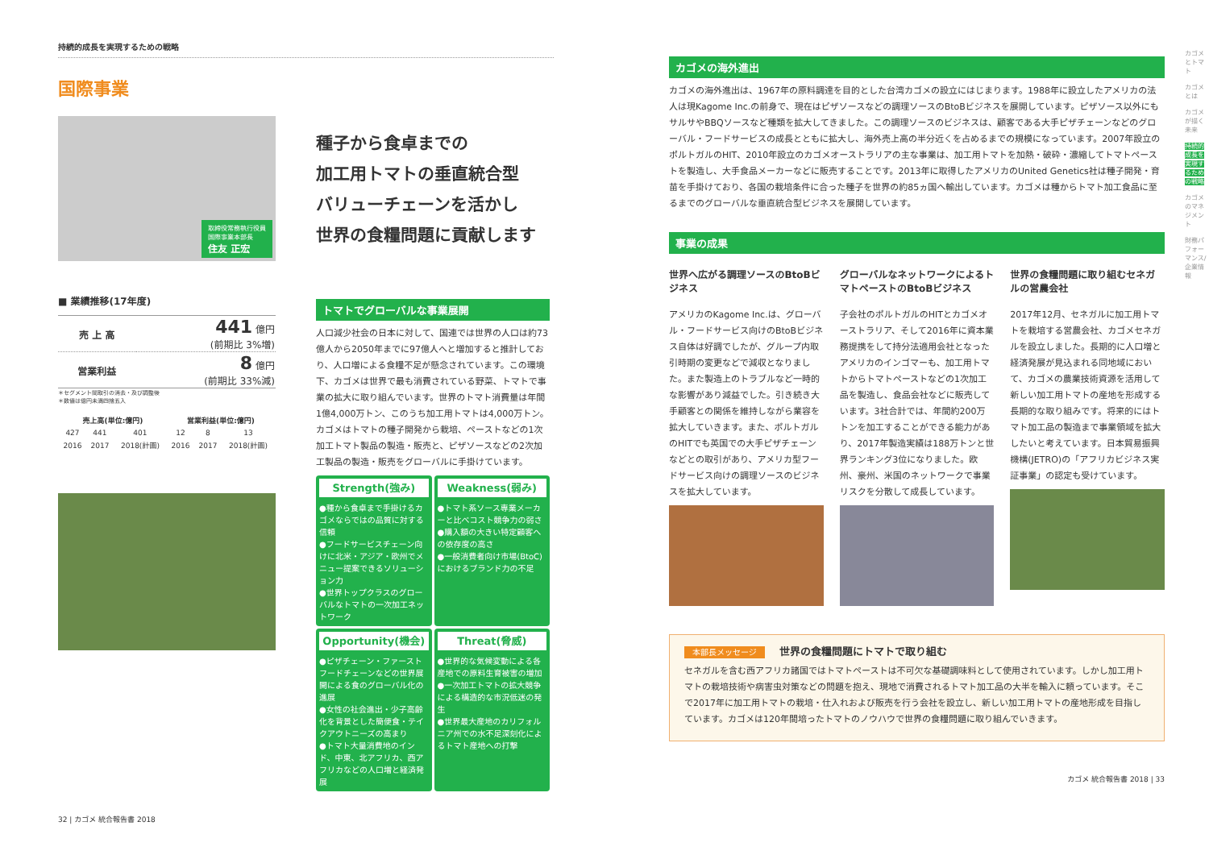持続的成長を実現するための戦略
国際事業
取締役常務執行役員
国際事業本部長
住友 正宏
■ 業績推移(17年度)
| 売 上 高 | 441 億円 (前期比 3%増) |
| 営業利益 | 8 億円 (前期比 33%減) |
＊セグメント間取引の消去・及び調整後
＊数値は億円未満四捨五入
| 売上高(単位:億円) | | | 営業利益(単位:億円) | | |
| --- | --- | --- | --- | --- | --- |
| 427 | 441 | 401 | 12 | 8 | 13 |
| 2016 | 2017 | 2018(計画) | 2016 | 2017 | 2018(計画) |
種子から食卓までの
加工用トマトの垂直統合型
バリューチェーンを活かし
世界の食糧問題に貢献します
トマトでグローバルな事業展開
人口減少社会の日本に対して、国連では世界の人口は約73億人から2050年までに97億人へと増加すると推計しており、人口増による食糧不足が懸念されています。この環境下、カゴメは世界で最も消費されている野菜、トマトで事業の拡大に取り組んでいます。世界のトマト消費量は年間1億4,000万トン、このうち加工用トマトは4,000万トン。カゴメはトマトの種子開発から栽培、ペーストなどの1次加工トマト製品の製造・販売と、ピザソースなどの2次加工製品の製造・販売をグローバルに手掛けています。
Strength(強み)
●種から食卓まで手掛けるカゴメならではの品質に対する信頼
●フードサービスチェーン向けに北米・アジア・欧州でメニュー提案できるソリューション力
●世界トップクラスのグローバルなトマトの一次加工ネットワーク
Weakness(弱み)
●トマト系ソース専業メーカーと比べコスト競争力の弱さ
●購入額の大きい特定顧客への依存度の高さ
●一般消費者向け市場(BtoC)におけるブランド力の不足
Opportunity(機会)
●ピザチェーン・ファーストフードチェーンなどの世界展開による食のグローバル化の進展
●女性の社会進出・少子高齢化を背景とした簡便食・テイクアウトニーズの高まり
●トマト大量消費地のインド、中東、北アフリカ、西アフリカなどの人口増と経済発展
Threat(脅威)
●世界的な気候変動による各産地での原料生育被害の増加
●一次加工トマトの拡大競争による構造的な市況低迷の発生
●世界最大産地のカリフォルニア州での水不足深刻化によるトマト産地への打撃
32 | カゴメ 統合報告書 2018
カゴメの海外進出
カゴメの海外進出は、1967年の原料調達を目的とした台湾カゴメの設立にはじまります。1988年に設立したアメリカの法人は現Kagome Inc.の前身で、現在はピザソースなどの調理ソースのBtoBビジネスを展開しています。ピザソース以外にもサルサやBBQソースなど種類を拡大してきました。この調理ソースのビジネスは、顧客である大手ピザチェーンなどのグローバル・フードサービスの成長とともに拡大し、海外売上高の半分近くを占めるまでの規模になっています。2007年設立のポルトガルのHIT、2010年設立のカゴメオーストラリアの主な事業は、加工用トマトを加熱・破砕・濃縮してトマトペーストを製造し、大手食品メーカーなどに販売することです。2013年に取得したアメリカのUnited Genetics社は種子開発・育苗を手掛けており、各国の栽培条件に合った種子を世界の約85ヵ国へ輸出しています。カゴメは種からトマト加工食品に至るまでのグローバルな垂直統合型ビジネスを展開しています。
事業の成果
世界へ広がる調理ソースのBtoBビジネス
アメリカのKagome Inc.は、グローバル・フードサービス向けのBtoBビジネス自体は好調でしたが、グループ内取引時期の変更などで減収となりました。また製造上のトラブルなど一時的な影響があり減益でした。引き続き大手顧客との関係を維持しながら業容を拡大していきます。また、ポルトガルのHITでも英国での大手ピザチェーンなどとの取引があり、アメリカ型フードサービス向けの調理ソースのビジネスを拡大しています。
グローバルなネットワークによるトマトペーストのBtoBビジネス
子会社のポルトガルのHITとカゴメオーストラリア、そして2016年に資本業務提携をして持分法適用会社となったアメリカのインゴマーも、加工用トマトからトマトペーストなどの1次加工品を製造し、食品会社などに販売しています。3社合計では、年間約200万トンを加工することができる能力があり、2017年製造実績は188万トンと世界ランキング3位になりました。欧州、豪州、米国のネットワークで事業リスクを分散して成長しています。
世界の食糧問題に取り組むセネガルの営農会社
2017年12月、セネガルに加工用トマトを栽培する営農会社、カゴメセネガルを設立しました。長期的に人口増と経済発展が見込まれる同地域において、カゴメの農業技術資源を活用して新しい加工用トマトの産地を形成する長期的な取り組みです。将来的にはトマト加工品の製造まで事業領域を拡大したいと考えています。日本貿易振興機構(JETRO)の「アフリカビジネス実証事業」の認定も受けています。
本部長メッセージ 世界の食糧問題にトマトで取り組む
セネガルを含む西アフリカ諸国ではトマトペーストは不可欠な基礎調味料として使用されています。しかし加工用トマトの栽培技術や病害虫対策などの問題を抱え、現地で消費されるトマト加工品の大半を輸入に頼っています。そこで2017年に加工用トマトの栽培・仕入れおよび販売を行う会社を設立し、新しい加工用トマトの産地形成を目指しています。カゴメは120年間培ったトマトのノウハウで世界の食糧問題に取り組んでいきます。
カゴメ 統合報告書 2018 | 33
カゴメとトマト
カゴメとは
カゴメが描く未来
持続的成長を実現するための戦略
カゴメのマネジメント
財務パフォーマンス/企業情報